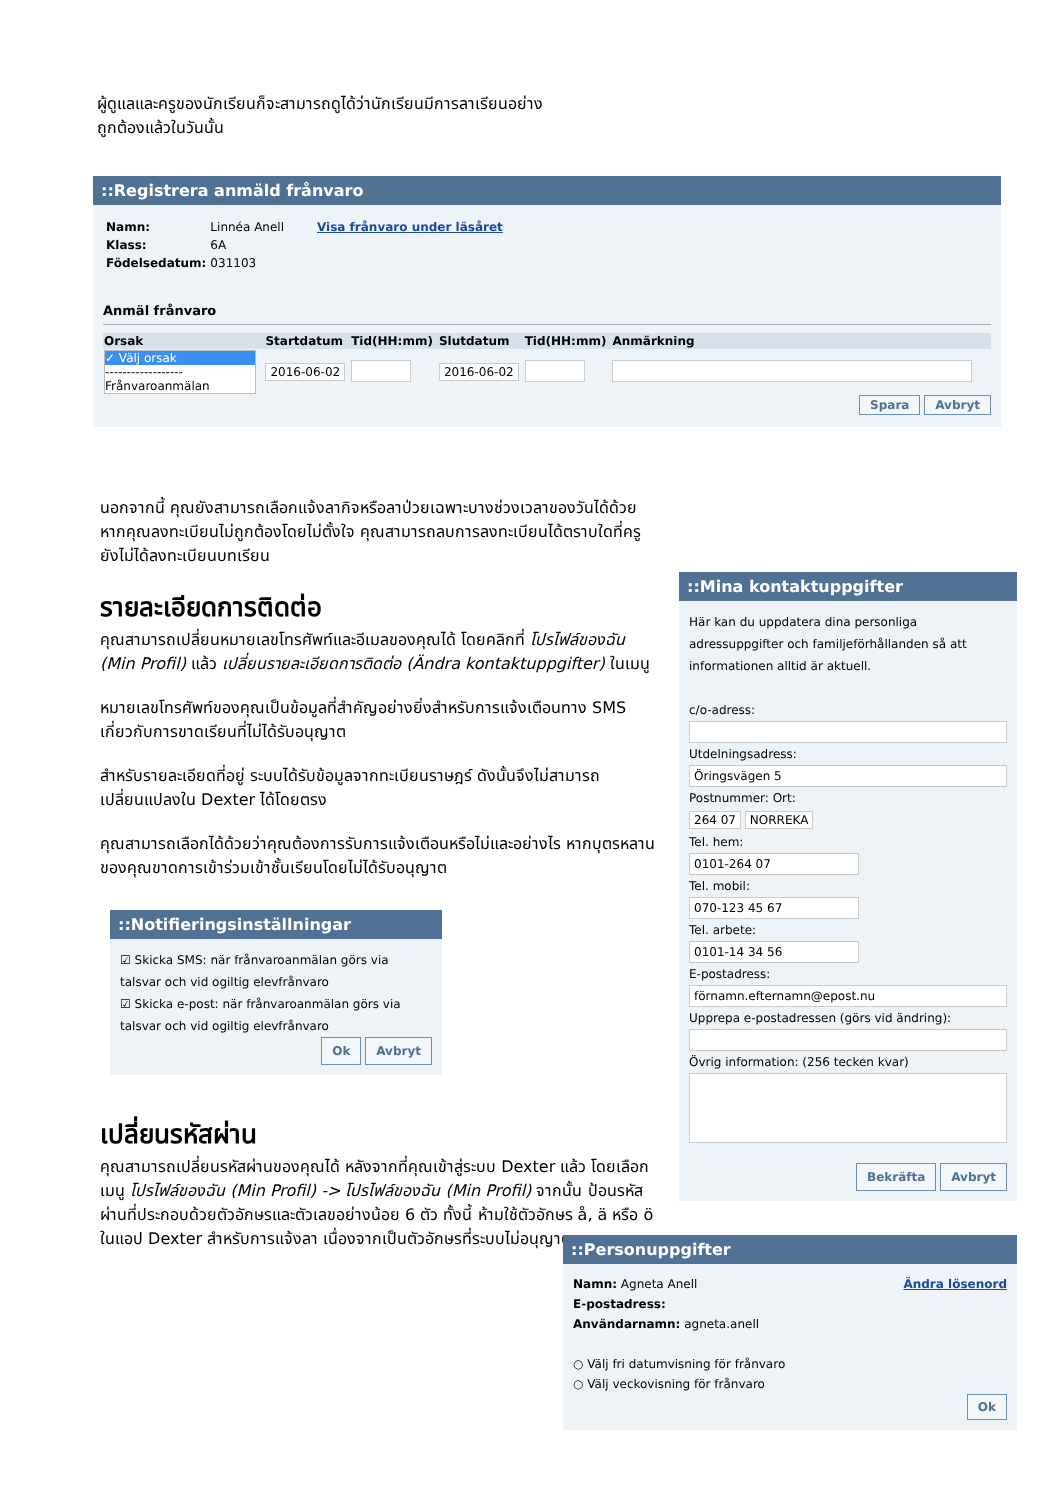ผู้ดูแลและครูของนักเรียนก็จะสามารถดูได้ว่านักเรียนมีการลาเรียนอย่างถูกต้องแล้วในวันนั้น
::Registrera anmäld frånvaro
| Namn: | Linnéa Anell | Visa frånvaro under läsåret |
| Klass: | 6A | |
| Födelsedatum: | 031103 | |
Anmäl frånvaro
| Orsak | Startdatum | Tid(HH:mm) | Slutdatum | Tid(HH:mm) | Anmärkning |
| --- | --- | --- | --- | --- | --- |
| ✓ Välj orsak ------------------ Frånvaroanmälan | 2016-06-02 | | 2016-06-02 | | |
Spara Avbryt
นอกจากนี้ คุณยังสามารถเลือกแจ้งลากิจหรือลาป่วยเฉพาะบางช่วงเวลาของวันได้ด้วย หากคุณลงทะเบียนไม่ถูกต้องโดยไม่ตั้งใจ คุณสามารถลบการลงทะเบียนได้ตราบใดที่ครูยังไม่ได้ลงทะเบียนบทเรียน
รายละเอียดการติดต่อ
คุณสามารถเปลี่ยนหมายเลขโทรศัพท์และอีเมลของคุณได้ โดยคลิกที่ โปรไฟล์ของฉัน (Min Profil) แล้ว เปลี่ยนรายละเอียดการติดต่อ (Ändra kontaktuppgifter) ในเมนู
หมายเลขโทรศัพท์ของคุณเป็นข้อมูลที่สำคัญอย่างยิ่งสำหรับการแจ้งเตือนทาง SMS เกี่ยวกับการขาดเรียนที่ไม่ได้รับอนุญาต
สำหรับรายละเอียดที่อยู่ ระบบได้รับข้อมูลจากทะเบียนราษฎร์ ดังนั้นจึงไม่สามารถเปลี่ยนแปลงใน Dexter ได้โดยตรง
คุณสามารถเลือกได้ด้วยว่าคุณต้องการรับการแจ้งเตือนหรือไม่และอย่างไร หากบุตรหลานของคุณขาดการเข้าร่วมเข้าชั้นเรียนโดยไม่ได้รับอนุญาต
::Notifieringsinställningar
☑ Skicka SMS: när frånvaroanmälan görs via talsvar och vid ogiltig elevfrånvaro
☑ Skicka e-post: när frånvaroanmälan görs via talsvar och vid ogiltig elevfrånvaro
Ok Avbryt
เปลี่ยนรหัสผ่าน
คุณสามารถเปลี่ยนรหัสผ่านของคุณได้ หลังจากที่คุณเข้าสู่ระบบ Dexter แล้ว โดยเลือกเมนู โปรไฟล์ของฉัน (Min Profil) -> โปรไฟล์ของฉัน (Min Profil) จากนั้น ป้อนรหัสผ่านที่ประกอบด้วยตัวอักษรและตัวเลขอย่างน้อย 6 ตัว ทั้งนี้ ห้ามใช้ตัวอักษร å, ä หรือ ö ในแอป Dexter สำหรับการแจ้งลา เนื่องจากเป็นตัวอักษรที่ระบบไม่อนุญาต
::Mina kontaktuppgifter
Här kan du uppdatera dina personliga adressuppgifter och familjeförhållanden så att informationen alltid är aktuell.
c/o-adress:
Utdelningsadress:
Öringsvägen 5
Postnummer: Ort:
264 07 NORREKA
Tel. hem:
0101-264 07
Tel. mobil:
070-123 45 67
Tel. arbete:
0101-14 34 56
E-postadress:
förnamn.efternamn@epost.nu
Upprepa e-postadressen (görs vid ändring):
Övrig information: (256 tecken kvar)
Bekräfta Avbryt
::Personuppgifter
Ändra lösenord
Namn: Agneta Anell
E-postadress:
Användarnamn: agneta.anell
○ Välj fri datumvisning för frånvaro
○ Välj veckovisning för frånvaro
Ok